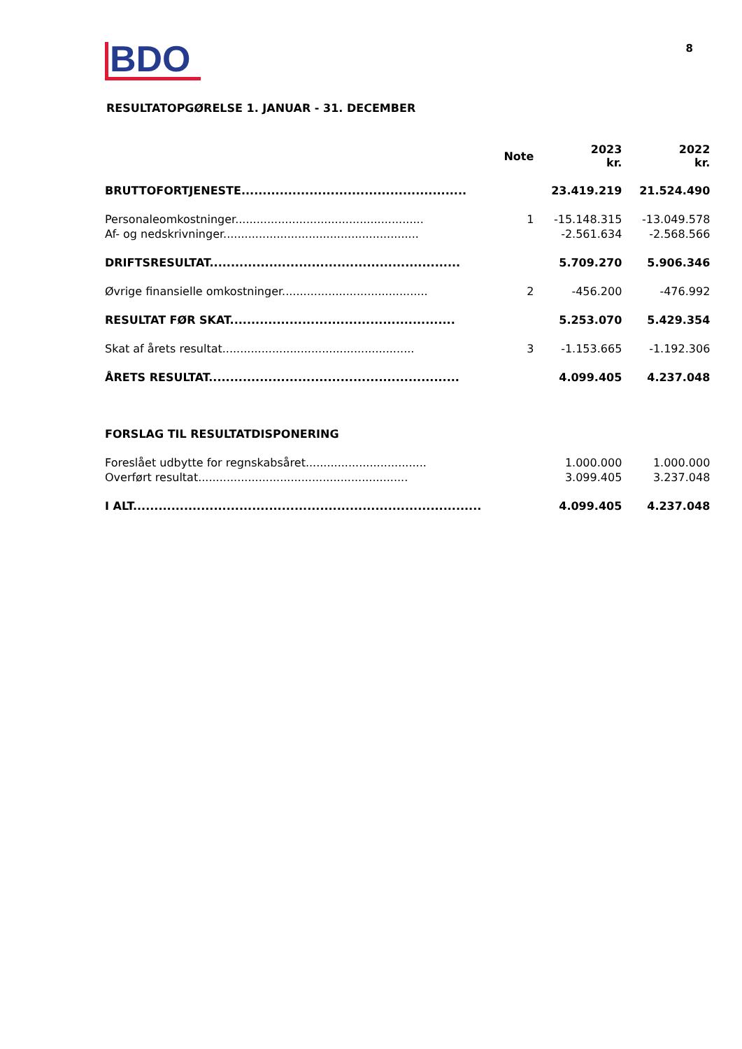BDO
8
RESULTATOPGØRELSE 1. JANUAR - 31. DECEMBER
| | Note | 2023 kr. | 2022 kr. |
| --- | --- | --- | --- |
| BRUTTOFORTJENESTE..................................................... | | 23.419.219 | 21.524.490 |
| Personaleomkostninger..................................................... | 1 | -15.148.315 | -13.049.578 |
| Af- og nedskrivninger....................................................... | | -2.561.634 | -2.568.566 |
| DRIFTSRESULTAT........................................................... | | 5.709.270 | 5.906.346 |
| Øvrige finansielle omkostninger......................................... | 2 | -456.200 | -476.992 |
| RESULTAT FØR SKAT..................................................... | | 5.253.070 | 5.429.354 |
| Skat af årets resultat...................................................... | 3 | -1.153.665 | -1.192.306 |
| ÅRETS RESULTAT........................................................... | | 4.099.405 | 4.237.048 |
| FORSLAG TIL RESULTATDISPONERING | | | |
| Foreslået udbytte for regnskabsåret.................................. | | 1.000.000 | 1.000.000 |
| Overført resultat........................................................... | | 3.099.405 | 3.237.048 |
| I ALT.................................................................................. | | 4.099.405 | 4.237.048 |